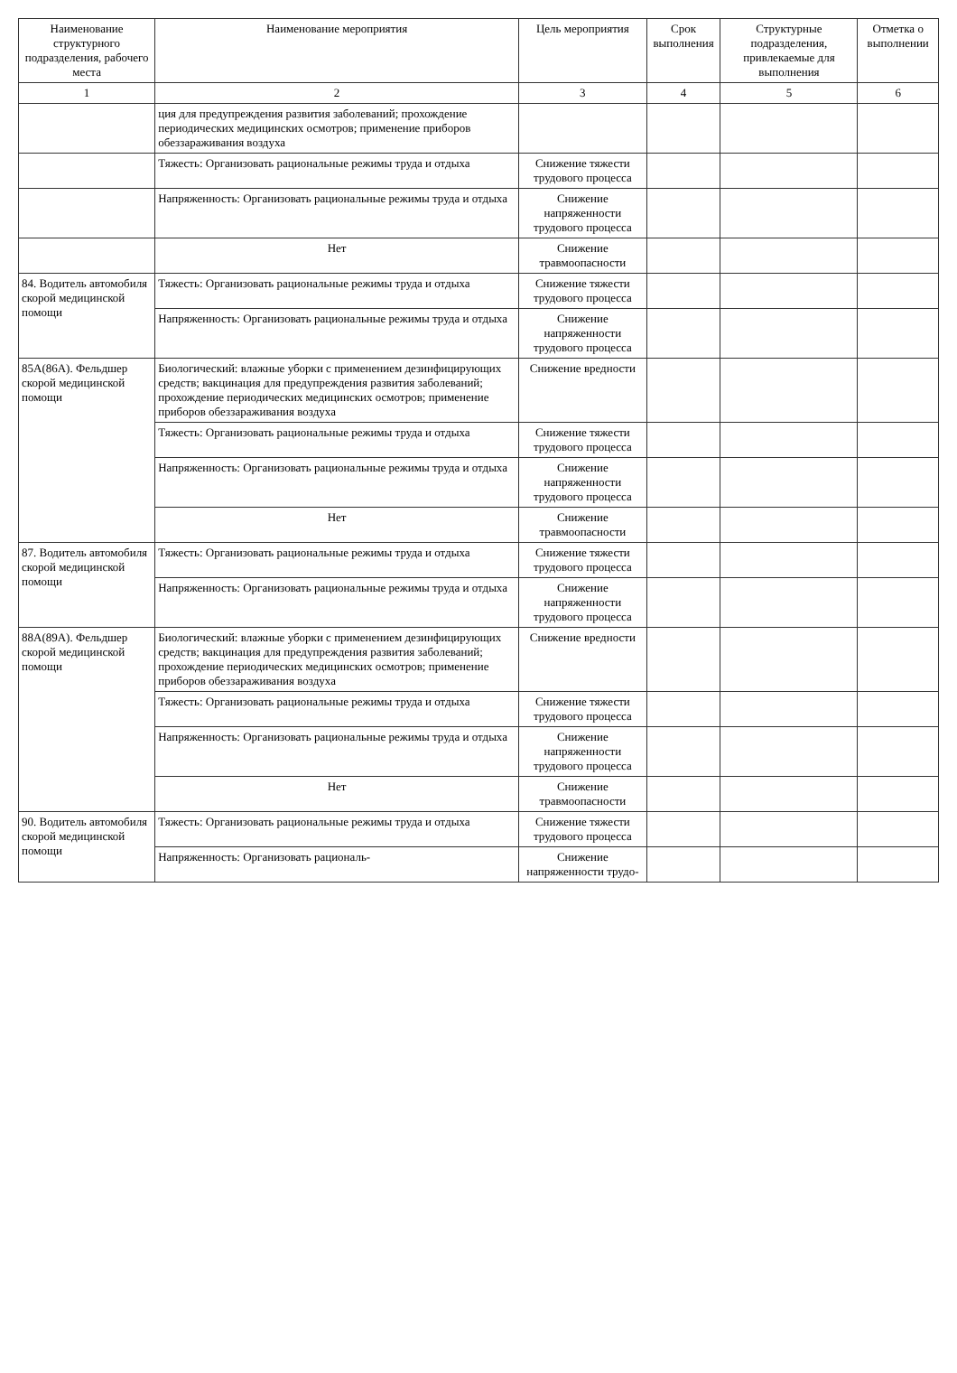| Наименование структурного подразделения, рабочего места | Наименование мероприятия | Цель мероприятия | Срок выполнения | Структурные подразделения, привлекаемые для выполнения | Отметка о выполнении |
| --- | --- | --- | --- | --- | --- |
| 1 | 2 | 3 | 4 | 5 | 6 |
| | ция для предупреждения развития заболеваний; прохождение периодических медицинских осмотров; применение приборов обеззараживания воздуха | | | | |
| | Тяжесть: Организовать рациональные режимы труда и отдыха | Снижение тяжести трудового процесса | | | |
| | Напряженность: Организовать рациональные режимы труда и отдыха | Снижение напряженности трудового процесса | | | |
| | Нет | Снижение травмоопасности | | | |
| 84. Водитель автомобиля скорой медицинской помощи | Тяжесть: Организовать рациональные режимы труда и отдыха | Снижение тяжести трудового процесса | | | |
| | Напряженность: Организовать рациональные режимы труда и отдыха | Снижение напряженности трудового процесса | | | |
| 85А(86А). Фельдшер скорой медицинской помощи | Биологический: влажные уборки с применением дезинфицирующих средств; вакцинация для предупреждения развития заболеваний; прохождение периодических медицинских осмотров; применение приборов обеззараживания воздуха | Снижение вредности | | | |
| | Тяжесть: Организовать рациональные режимы труда и отдыха | Снижение тяжести трудового процесса | | | |
| | Напряженность: Организовать рациональные режимы труда и отдыха | Снижение напряженности трудового процесса | | | |
| | Нет | Снижение травмоопасности | | | |
| 87. Водитель автомобиля скорой медицинской помощи | Тяжесть: Организовать рациональные режимы труда и отдыха | Снижение тяжести трудового процесса | | | |
| | Напряженность: Организовать рациональные режимы труда и отдыха | Снижение напряженности трудового процесса | | | |
| 88А(89А). Фельдшер скорой медицинской помощи | Биологический: влажные уборки с применением дезинфицирующих средств; вакцинация для предупреждения развития заболеваний; прохождение периодических медицинских осмотров; применение приборов обеззараживания воздуха | Снижение вредности | | | |
| | Тяжесть: Организовать рациональные режимы труда и отдыха | Снижение тяжести трудового процесса | | | |
| | Напряженность: Организовать рациональные режимы труда и отдыха | Снижение напряженности трудового процесса | | | |
| | Нет | Снижение травмоопасности | | | |
| 90. Водитель автомобиля скорой медицинской помощи | Тяжесть: Организовать рациональные режимы труда и отдыха | Снижение тяжести трудового процесса | | | |
| | Напряженность: Организовать рациональ- | Снижение напряженности трудо- | | | |